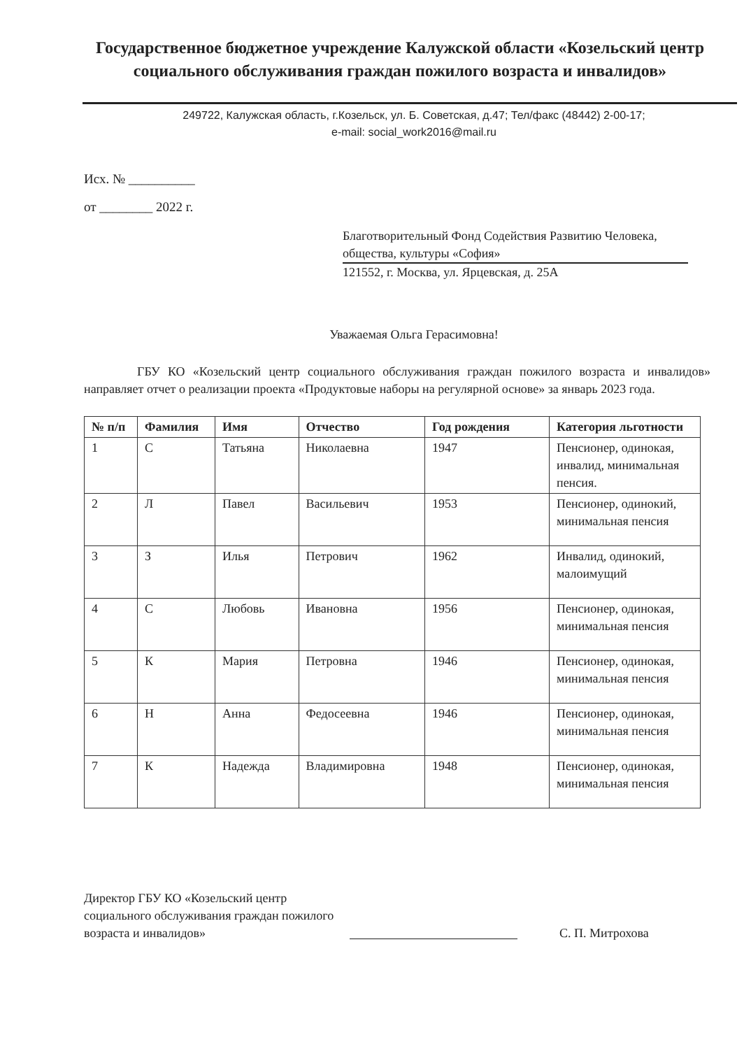Государственное бюджетное учреждение Калужской области «Козельский центр социального обслуживания граждан пожилого возраста и инвалидов»
249722, Калужская область, г.Козельск, ул. Б. Советская, д.47; Тел/факс (48442) 2-00-17;
e-mail: social_work2016@mail.ru
Исх. № __________
от ________ 2022 г.
Благотворительный Фонд Содействия Развитию Человека, общества, культуры «София»
121552, г. Москва, ул. Ярцевская, д. 25А
Уважаемая Ольга Герасимовна!
ГБУ КО «Козельский центр социального обслуживания граждан пожилого возраста и инвалидов» направляет отчет о реализации проекта «Продуктовые наборы на регулярной основе» за январь 2023 года.
| № п/п | Фамилия | Имя | Отчество | Год рождения | Категория льготности |
| --- | --- | --- | --- | --- | --- |
| 1 | С | Татьяна | Николаевна | 1947 | Пенсионер, одинокая, инвалид, минимальная пенсия. |
| 2 | Л | Павел | Васильевич | 1953 | Пенсионер, одинокий, минимальная пенсия |
| 3 | З | Илья | Петрович | 1962 | Инвалид, одинокий, малоимущий |
| 4 | С | Любовь | Ивановна | 1956 | Пенсионер, одинокая, минимальная пенсия |
| 5 | К | Мария | Петровна | 1946 | Пенсионер, одинокая, минимальная пенсия |
| 6 | Н | Анна | Федосеевна | 1946 | Пенсионер, одинокая, минимальная пенсия |
| 7 | К | Надежда | Владимировна | 1948 | Пенсионер, одинокая, минимальная пенсия |
Директор ГБУ КО «Козельский центр социального обслуживания граждан пожилого возраста и инвалидов»
С. П. Митрохова